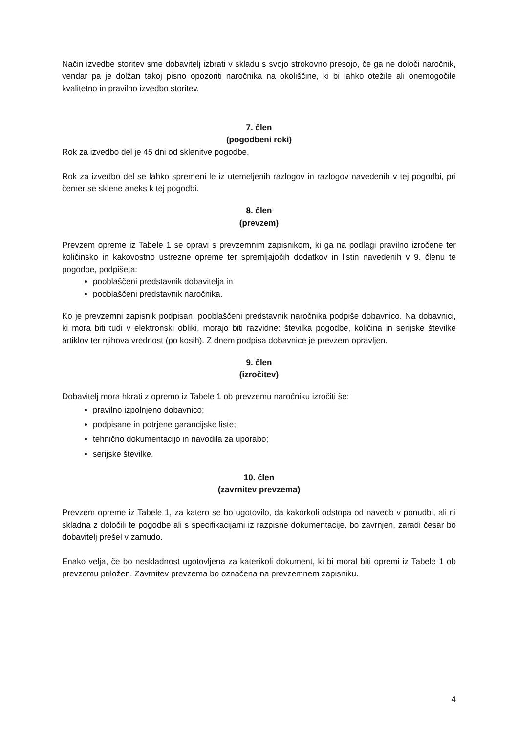Način izvedbe storitev sme dobavitelj izbrati v skladu s svojo strokovno presojo, če ga ne določi naročnik, vendar pa je dolžan takoj pisno opozoriti naročnika na okoliščine, ki bi lahko otežile ali onemogočile kvalitetno in pravilno izvedbo storitev.
7. člen
(pogodbeni roki)
Rok za izvedbo del je 45 dni od sklenitve pogodbe.
Rok za izvedbo del se lahko spremeni le iz utemeljenih razlogov in razlogov navedenih v tej pogodbi, pri čemer se sklene aneks k tej pogodbi.
8. člen
(prevzem)
Prevzem opreme iz Tabele 1 se opravi s prevzemnim zapisnikom, ki ga na podlagi pravilno izročene ter količinsko in kakovostno ustrezne opreme ter spremljajočih dodatkov in listin navedenih v 9. členu te pogodbe, podpišeta:
pooblaščeni predstavnik dobavitelja in
pooblaščeni predstavnik naročnika.
Ko je prevzemni zapisnik podpisan, pooblaščeni predstavnik naročnika podpiše dobavnico. Na dobavnici, ki mora biti tudi v elektronski obliki, morajo biti razvidne: številka pogodbe, količina in serijske številke artiklov ter njihova vrednost (po kosih). Z dnem podpisa dobavnice je prevzem opravljen.
9. člen
(izročitev)
Dobavitelj mora hkrati z opremo iz Tabele 1 ob prevzemu naročniku izročiti še:
pravilno izpolnjeno dobavnico;
podpisane in potrjene garancijske liste;
tehnično dokumentacijo in navodila za uporabo;
serijske številke.
10. člen
(zavrnitev prevzema)
Prevzem opreme iz Tabele 1, za katero se bo ugotovilo, da kakorkoli odstopa od navedb v ponudbi, ali ni skladna z določili te pogodbe ali s specifikacijami iz razpisne dokumentacije, bo zavrnjen, zaradi česar bo dobavitelj prešel v zamudo.
Enako velja, če bo neskladnost ugotovljena za katerikoli dokument, ki bi moral biti opremi iz Tabele 1 ob prevzemu priložen. Zavrnitev prevzema bo označena na prevzemnem zapisniku.
4